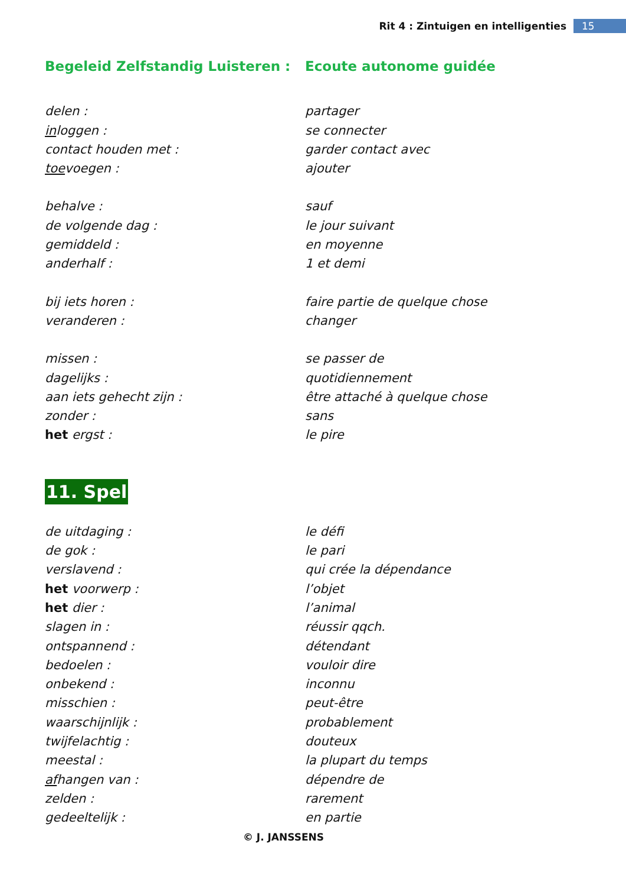Rit 4 : Zintuigen en intelligenties 15
Begeleid Zelfstandig Luisteren :
Ecoute autonome guidée
delen : partager
inloggen : se connecter
contact houden met : garder contact avec
toevoegen : ajouter
behalve : sauf
de volgende dag : le jour suivant
gemiddeld : en moyenne
anderhalf : 1 et demi
bij iets horen : faire partie de quelque chose
veranderen : changer
missen : se passer de
dagelijks : quotidiennement
aan iets gehecht zijn : être attaché à quelque chose
zonder : sans
het ergst : le pire
11. Spel
de uitdaging : le défi
de gok : le pari
verslavend : qui crée la dépendance
het voorwerp : l’objet
het dier : l’animal
slagen in : réussir qqch.
ontspannend : détendant
bedoelen : vouloir dire
onbekend : inconnu
misschien : peut-être
waarschijnlijk : probablement
twijfelachtig : douteux
meestal : la plupart du temps
afhangen van : dépendre de
zelden : rarement
gedeeltelijk : en partie
© J. JANSSENS